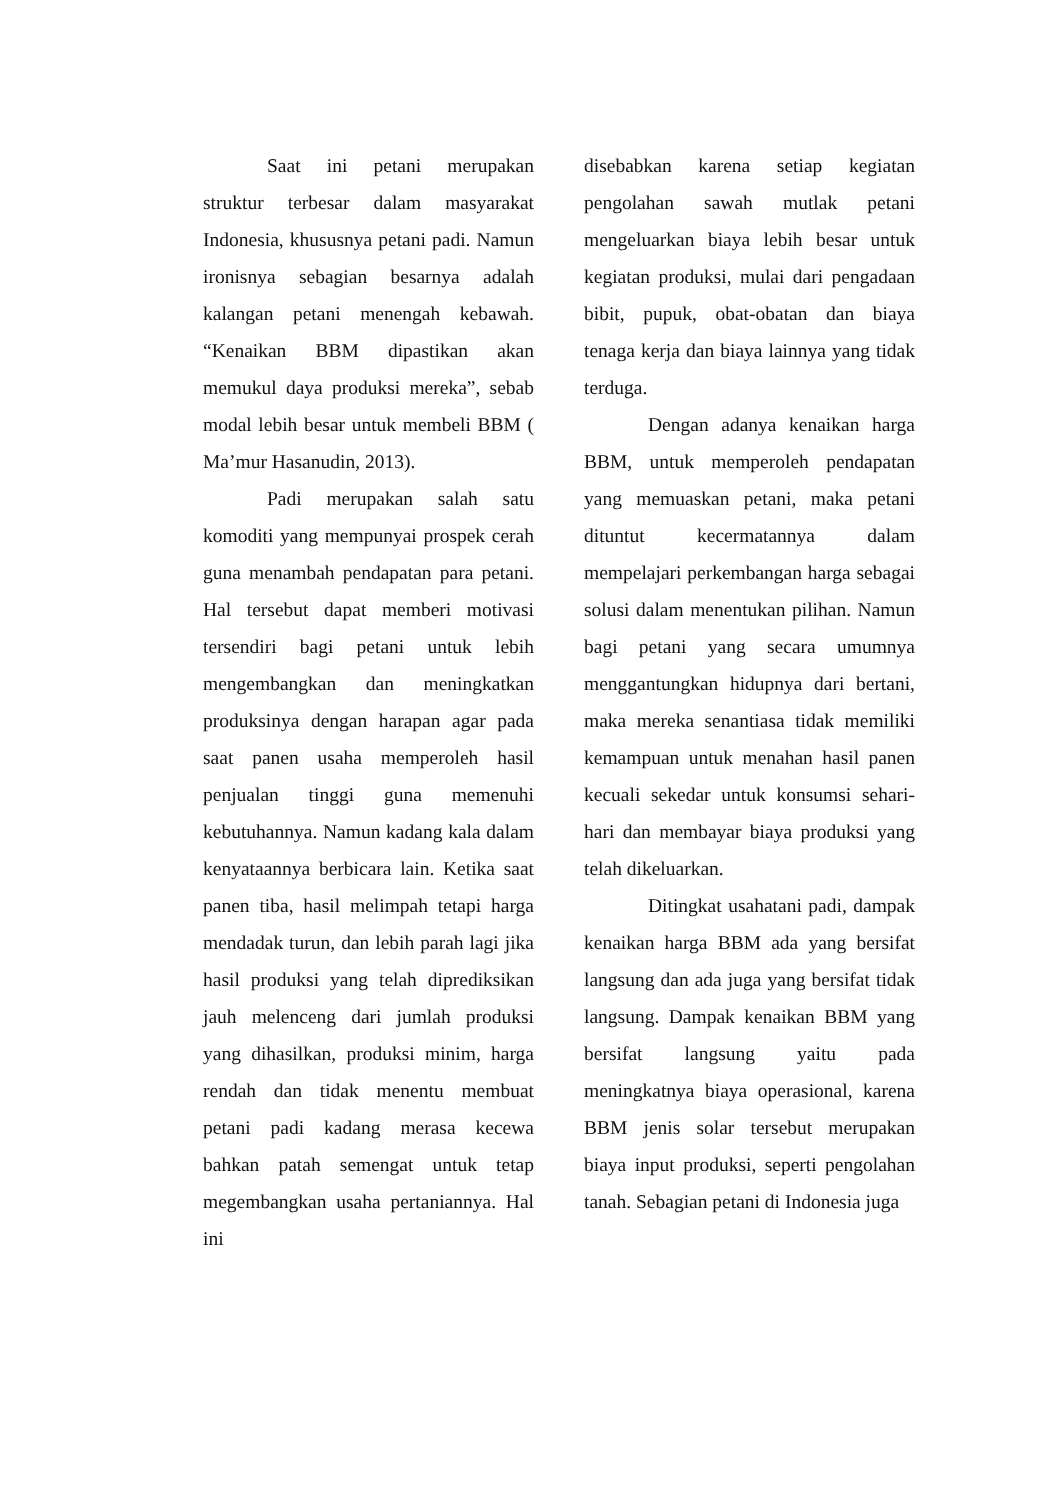Saat ini petani merupakan struktur terbesar dalam masyarakat Indonesia, khususnya petani padi. Namun ironisnya sebagian besarnya adalah kalangan petani menengah kebawah. “Kenaikan BBM dipastikan akan memukul daya produksi mereka”, sebab modal lebih besar untuk membeli BBM ( Ma’mur Hasanudin, 2013).
Padi merupakan salah satu komoditi yang mempunyai prospek cerah guna menambah pendapatan para petani. Hal tersebut dapat memberi motivasi tersendiri bagi petani untuk lebih mengembangkan dan meningkatkan produksinya dengan harapan agar pada saat panen usaha memperoleh hasil penjualan tinggi guna memenuhi kebutuhannya. Namun kadang kala dalam kenyataannya berbicara lain. Ketika saat panen tiba, hasil melimpah tetapi harga mendadak turun, dan lebih parah lagi jika hasil produksi yang telah diprediksikan jauh melenceng dari jumlah produksi yang dihasilkan, produksi minim, harga rendah dan tidak menentu membuat petani padi kadang merasa kecewa bahkan patah semengat untuk tetap megembangkan usaha pertaniannya. Hal ini
disebabkan karena setiap kegiatan pengolahan sawah mutlak petani mengeluarkan biaya lebih besar untuk kegiatan produksi, mulai dari pengadaan bibit, pupuk, obat-obatan dan biaya tenaga kerja dan biaya lainnya yang tidak terduga.
Dengan adanya kenaikan harga BBM, untuk memperoleh pendapatan yang memuaskan petani, maka petani dituntut kecermatannya dalam mempelajari perkembangan harga sebagai solusi dalam menentukan pilihan. Namun bagi petani yang secara umumnya menggantungkan hidupnya dari bertani, maka mereka senantiasa tidak memiliki kemampuan untuk menahan hasil panen kecuali sekedar untuk konsumsi sehari-hari dan membayar biaya produksi yang telah dikeluarkan.
Ditingkat usahatani padi, dampak kenaikan harga BBM ada yang bersifat langsung dan ada juga yang bersifat tidak langsung. Dampak kenaikan BBM yang bersifat langsung yaitu pada meningkatnya biaya operasional, karena BBM jenis solar tersebut merupakan biaya input produksi, seperti pengolahan tanah. Sebagian petani di Indonesia juga